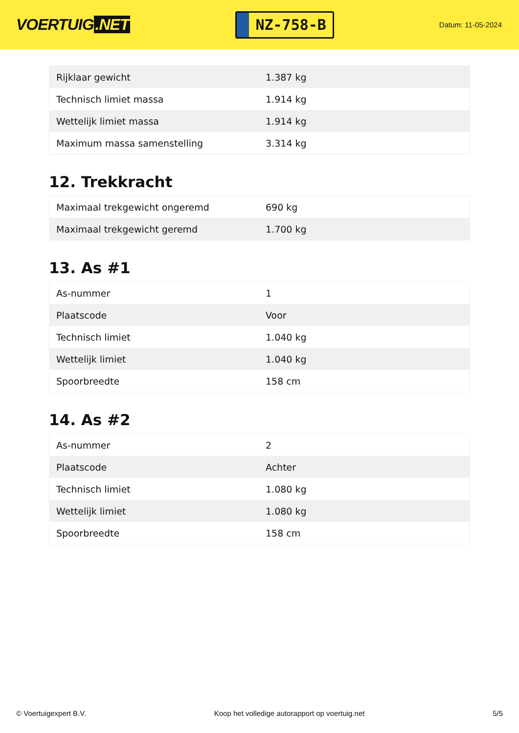VOERTUIG.NET
NZ-758-B
Datum: 11-05-2024
| Rijklaar gewicht | 1.387 kg |
| Technisch limiet massa | 1.914 kg |
| Wettelijk limiet massa | 1.914 kg |
| Maximum massa samenstelling | 3.314 kg |
12. Trekkracht
| Maximaal trekgewicht ongeremd | 690 kg |
| Maximaal trekgewicht geremd | 1.700 kg |
13. As #1
| As-nummer | 1 |
| Plaatscode | Voor |
| Technisch limiet | 1.040 kg |
| Wettelijk limiet | 1.040 kg |
| Spoorbreedte | 158 cm |
14. As #2
| As-nummer | 2 |
| Plaatscode | Achter |
| Technisch limiet | 1.080 kg |
| Wettelijk limiet | 1.080 kg |
| Spoorbreedte | 158 cm |
© Voertuigexpert B.V. Koop het volledige autorapport op voertuig.net 5/5